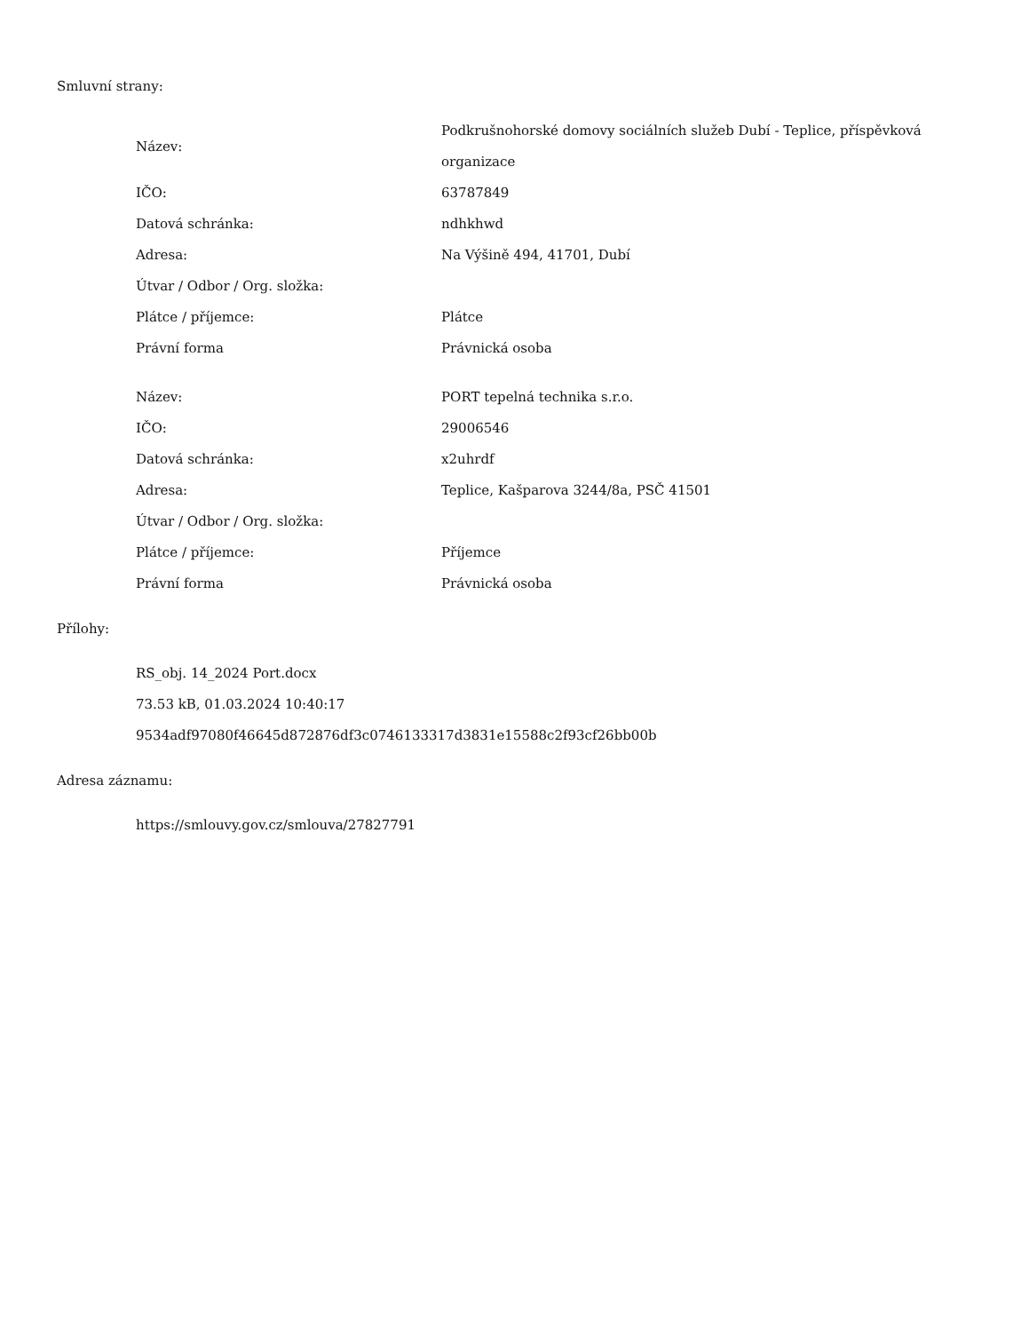Smluvní strany:
| Název: | Podkrušnohorské domovy sociálních služeb Dubí - Teplice, příspěvková organizace |
| IČO: | 63787849 |
| Datová schránka: | ndhkhwd |
| Adresa: | Na Výšině 494, 41701, Dubí |
| Útvar / Odbor / Org. složka: | |
| Plátce / příjemce: | Plátce |
| Právní forma | Právnická osoba |
| Název: | PORT tepelná technika s.r.o. |
| IČO: | 29006546 |
| Datová schránka: | x2uhrdf |
| Adresa: | Teplice, Kašparova 3244/8a, PSČ 41501 |
| Útvar / Odbor / Org. složka: | |
| Plátce / příjemce: | Příjemce |
| Právní forma | Právnická osoba |
Přílohy:
RS_obj. 14_2024 Port.docx
73.53 kB, 01.03.2024 10:40:17
9534adf97080f46645d872876df3c0746133317d3831e15588c2f93cf26bb00b
Adresa záznamu:
https://smlouvy.gov.cz/smlouva/27827791